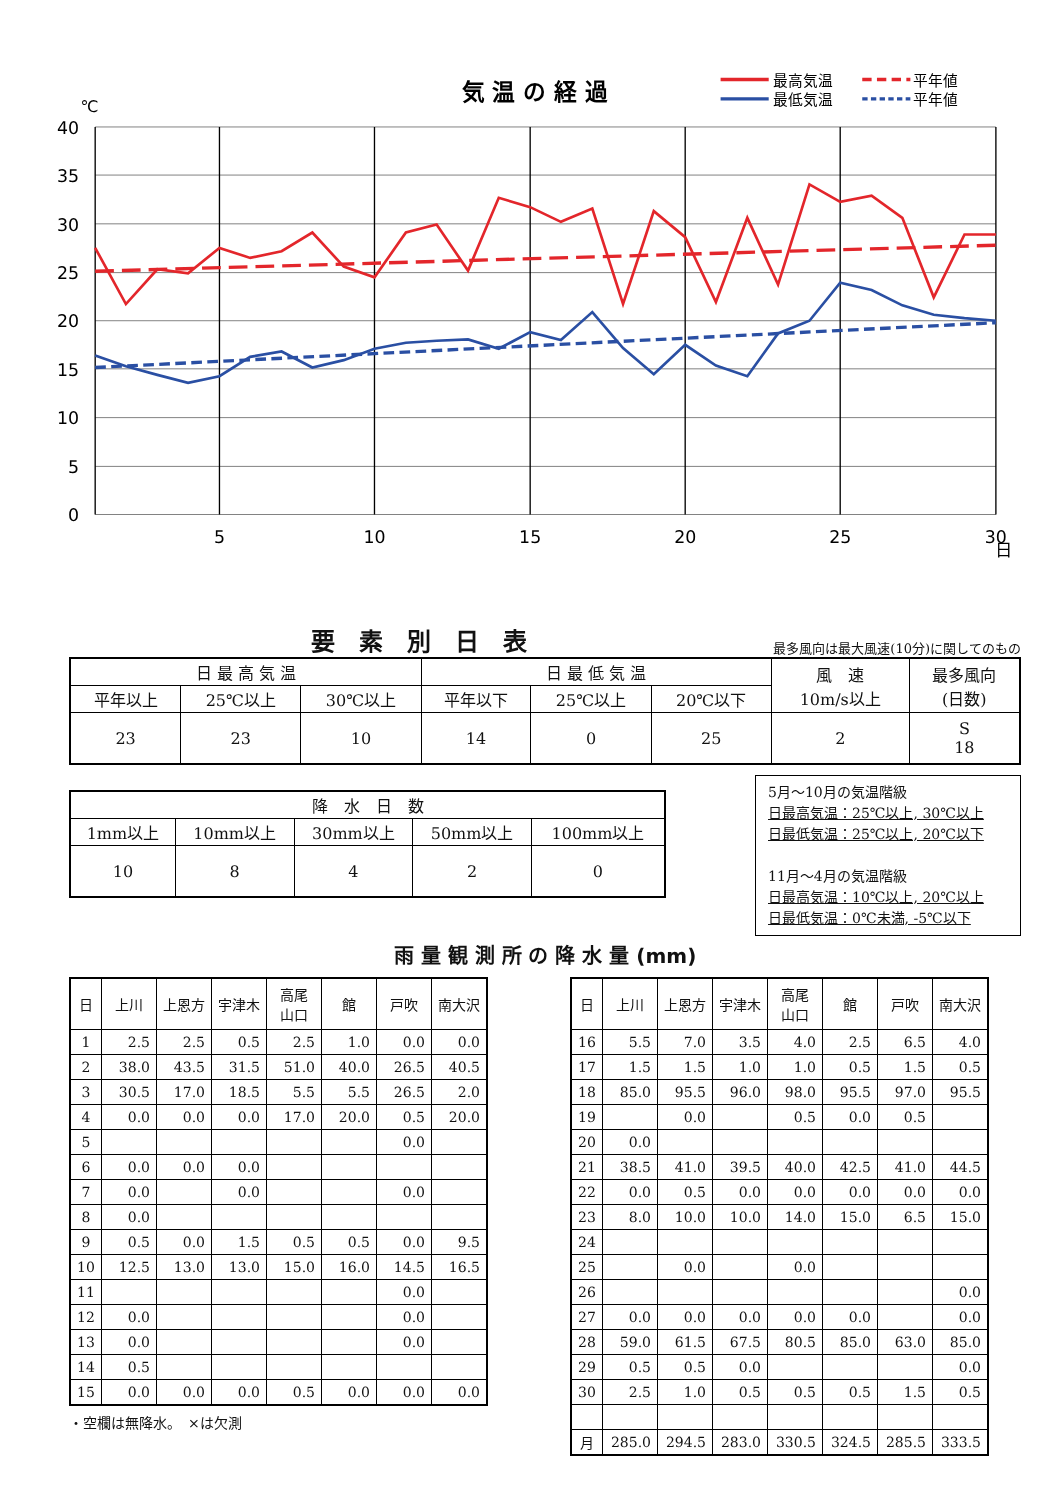気 温 の 経 過
最高気温
最低気温
平年値
平年値
℃
40
35
30
25
20
15
10
5
0
5
10
15
20
25
30
日
要　素　別　日　表
最多風向は最大風速(10分)に関してのもの
| 日 最 高 気 温 | | | 日 最 低 気 温 | | | 風 速 10m/s以上 | 最多風向 (日数) |
| --- | --- | --- | --- | --- | --- | --- | --- |
| 平年以上 | 25℃以上 | 30℃以上 | 平年以下 | 25℃以上 | 20℃以下 | | |
| 23 | 23 | 10 | 14 | 0 | 25 | 2 | S 18 |
| 降 水 日 数 | | | | |
| --- | --- | --- | --- | --- |
| 1mm以上 | 10mm以上 | 30mm以上 | 50mm以上 | 100mm以上 |
| 10 | 8 | 4 | 2 | 0 |
5月～10月の気温階級
日最高気温：25℃以上, 30℃以上
日最低気温：25℃以上, 20℃以下
11月～4月の気温階級
日最高気温：10℃以上, 20℃以上
日最低気温：0℃未満, -5℃以下
雨 量 観 測 所 の 降 水 量 (mm)
| 日 | 上川 | 上恩方 | 宇津木 | 高尾 山口 | 館 | 戸吹 | 南大沢 |
| --- | --- | --- | --- | --- | --- | --- | --- |
| 1 | 2.5 | 2.5 | 0.5 | 2.5 | 1.0 | 0.0 | 0.0 |
| 2 | 38.0 | 43.5 | 31.5 | 51.0 | 40.0 | 26.5 | 40.5 |
| 3 | 30.5 | 17.0 | 18.5 | 5.5 | 5.5 | 26.5 | 2.0 |
| 4 | 0.0 | 0.0 | 0.0 | 17.0 | 20.0 | 0.5 | 20.0 |
| 5 | | | | | | 0.0 | |
| 6 | 0.0 | 0.0 | 0.0 | | | | |
| 7 | 0.0 | | 0.0 | | | 0.0 | |
| 8 | 0.0 | | | | | | |
| 9 | 0.5 | 0.0 | 1.5 | 0.5 | 0.5 | 0.0 | 9.5 |
| 10 | 12.5 | 13.0 | 13.0 | 15.0 | 16.0 | 14.5 | 16.5 |
| 11 | | | | | | 0.0 | |
| 12 | 0.0 | | | | | 0.0 | |
| 13 | 0.0 | | | | | 0.0 | |
| 14 | 0.5 | | | | | | |
| 15 | 0.0 | 0.0 | 0.0 | 0.5 | 0.0 | 0.0 | 0.0 |
・空欄は無降水。　×は欠測
| 日 | 上川 | 上恩方 | 宇津木 | 高尾 山口 | 館 | 戸吹 | 南大沢 |
| --- | --- | --- | --- | --- | --- | --- | --- |
| 16 | 5.5 | 7.0 | 3.5 | 4.0 | 2.5 | 6.5 | 4.0 |
| 17 | 1.5 | 1.5 | 1.0 | 1.0 | 0.5 | 1.5 | 0.5 |
| 18 | 85.0 | 95.5 | 96.0 | 98.0 | 95.5 | 97.0 | 95.5 |
| 19 | | 0.0 | | 0.5 | 0.0 | 0.5 | |
| 20 | 0.0 | | | | | | |
| 21 | 38.5 | 41.0 | 39.5 | 40.0 | 42.5 | 41.0 | 44.5 |
| 22 | 0.0 | 0.5 | 0.0 | 0.0 | 0.0 | 0.0 | 0.0 |
| 23 | 8.0 | 10.0 | 10.0 | 14.0 | 15.0 | 6.5 | 15.0 |
| 24 | | | | | | | |
| 25 | | 0.0 | | 0.0 | | | |
| 26 | | | | | | | 0.0 |
| 27 | 0.0 | 0.0 | 0.0 | 0.0 | 0.0 | | 0.0 |
| 28 | 59.0 | 61.5 | 67.5 | 80.5 | 85.0 | 63.0 | 85.0 |
| 29 | 0.5 | 0.5 | 0.0 | | | | 0.0 |
| 30 | 2.5 | 1.0 | 0.5 | 0.5 | 0.5 | 1.5 | 0.5 |
| 月 | 285.0 | 294.5 | 283.0 | 330.5 | 324.5 | 285.5 | 333.5 |